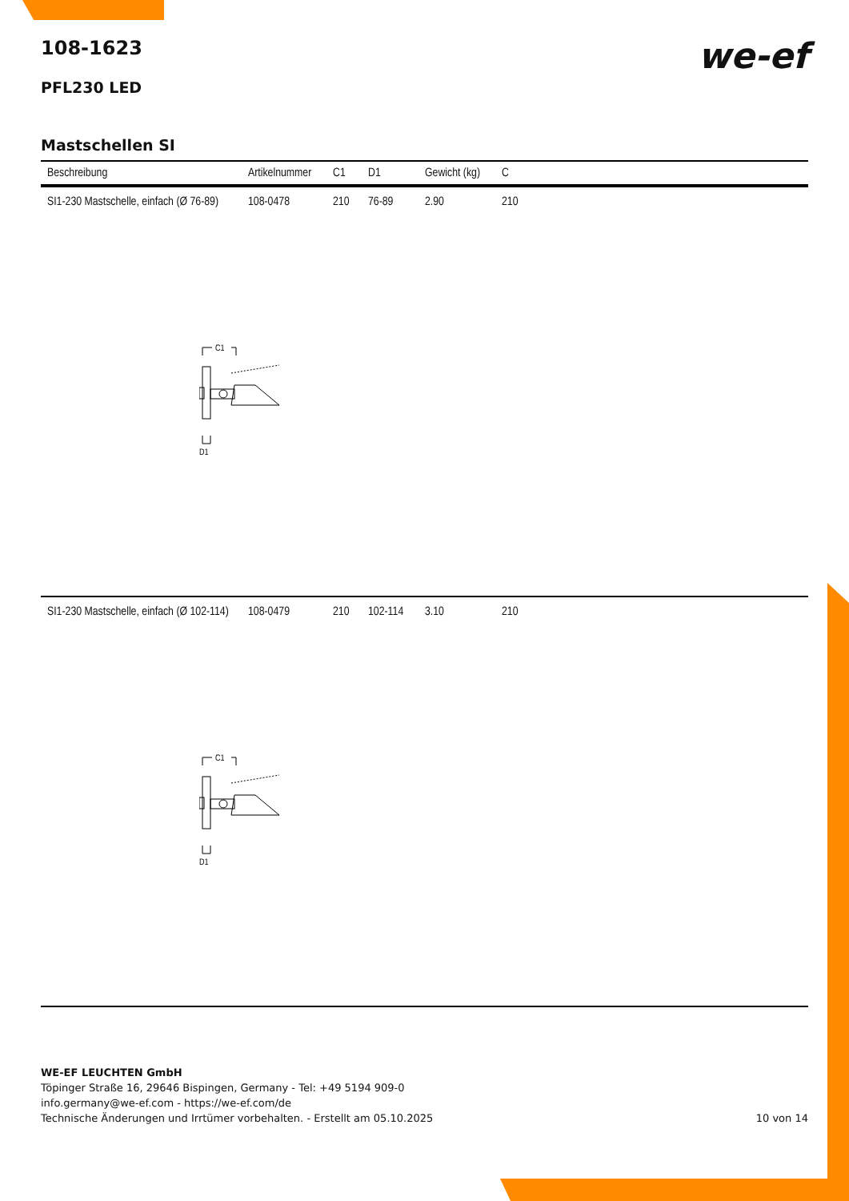we-ef
108-1623
PFL230 LED
Mastschellen SI
| Beschreibung | Artikelnummer | C1 | D1 | Gewicht (kg) | C |
| --- | --- | --- | --- | --- | --- |
| SI1-230 Mastschelle, einfach (Ø 76-89) | 108-0478 | 210 | 76-89 | 2.90 | 210 |
| C1 D1 | | | | | |
| SI1-230 Mastschelle, einfach (Ø 102-114) | 108-0479 | 210 | 102-114 | 3.10 | 210 |
| C1 D1 | | | | | |
WE-EF LEUCHTEN GmbH
Töpinger Straße 16, 29646 Bispingen, Germany - Tel: +49 5194 909-0
info.germany@we-ef.com - https://we-ef.com/de
Technische Änderungen und Irrtümer vorbehalten. - Erstellt am 05.10.2025
10 von 14